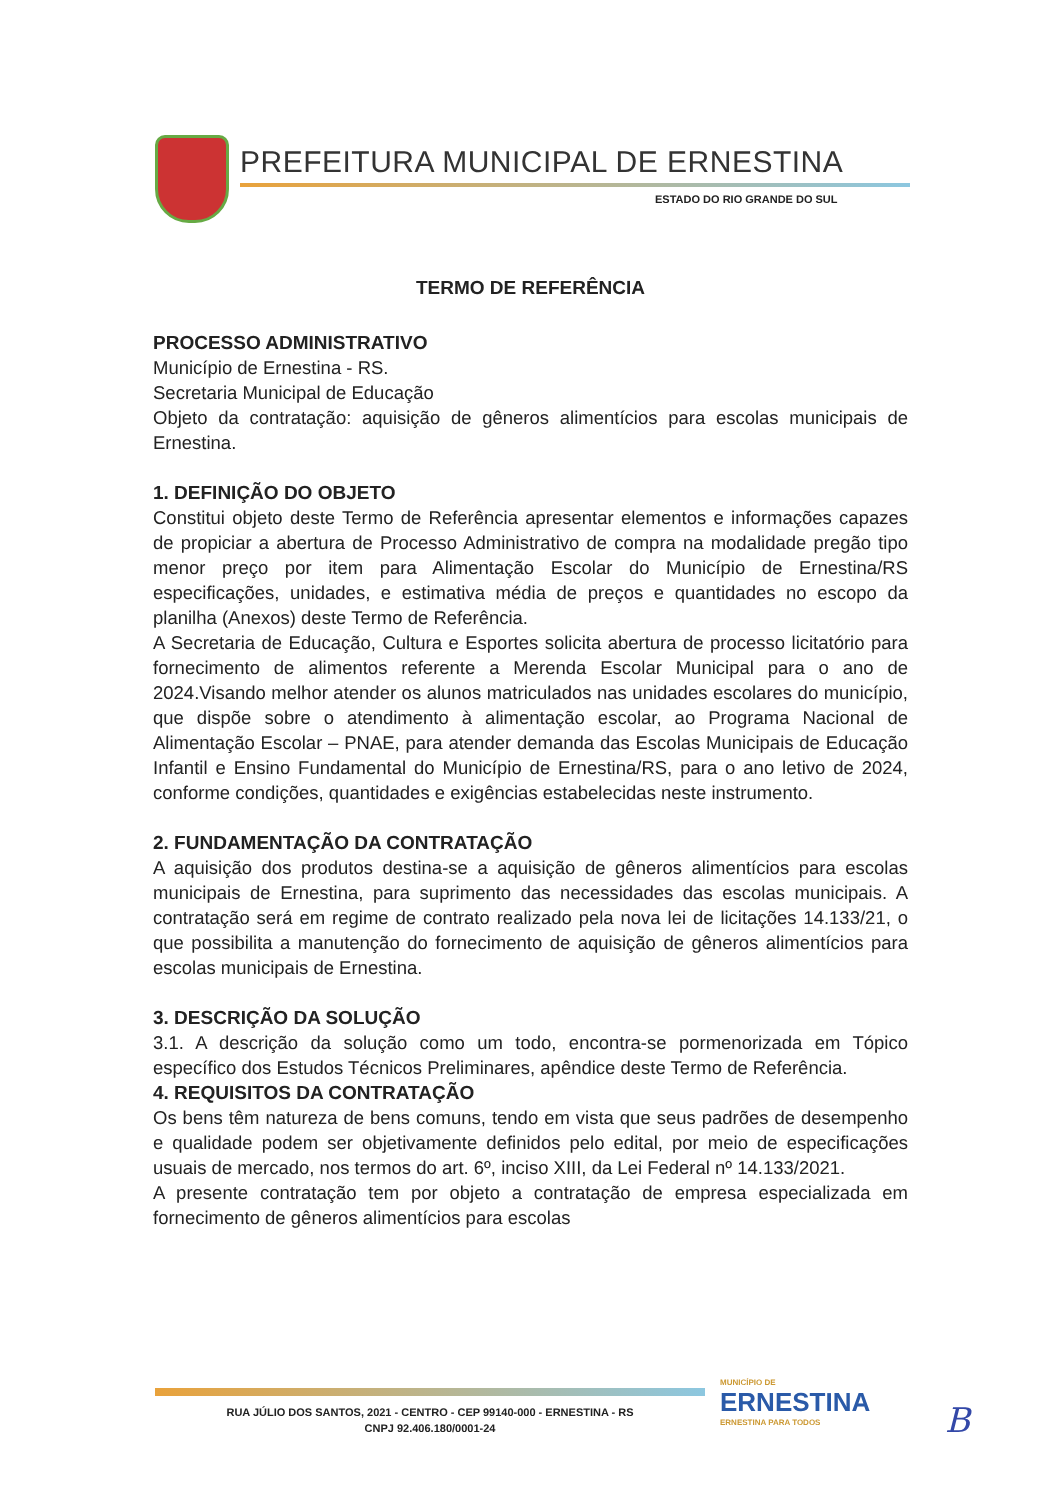PREFEITURA MUNICIPAL DE ERNESTINA
ESTADO DO RIO GRANDE DO SUL
TERMO DE REFERÊNCIA
PROCESSO ADMINISTRATIVO
Município de Ernestina - RS.
Secretaria Municipal de Educação
Objeto da contratação: aquisição de gêneros alimentícios para escolas municipais de Ernestina.
1. DEFINIÇÃO DO OBJETO
Constitui objeto deste Termo de Referência apresentar elementos e informações capazes de propiciar a abertura de Processo Administrativo de compra na modalidade pregão tipo menor preço por item para Alimentação Escolar do Município de Ernestina/RS especificações, unidades, e estimativa média de preços e quantidades no escopo da planilha (Anexos) deste Termo de Referência.
A Secretaria de Educação, Cultura e Esportes solicita abertura de processo licitatório para fornecimento de alimentos referente a Merenda Escolar Municipal para o ano de 2024.Visando melhor atender os alunos matriculados nas unidades escolares do município, que dispõe sobre o atendimento à alimentação escolar, ao Programa Nacional de Alimentação Escolar – PNAE, para atender demanda das Escolas Municipais de Educação Infantil e Ensino Fundamental do Município de Ernestina/RS, para o ano letivo de 2024, conforme condições, quantidades e exigências estabelecidas neste instrumento.
2. FUNDAMENTAÇÃO DA CONTRATAÇÃO
A aquisição dos produtos destina-se a aquisição de gêneros alimentícios para escolas municipais de Ernestina, para suprimento das necessidades das escolas municipais. A contratação será em regime de contrato realizado pela nova lei de licitações 14.133/21, o que possibilita a manutenção do fornecimento de aquisição de gêneros alimentícios para escolas municipais de Ernestina.
3. DESCRIÇÃO DA SOLUÇÃO
3.1. A descrição da solução como um todo, encontra-se pormenorizada em Tópico específico dos Estudos Técnicos Preliminares, apêndice deste Termo de Referência.
4. REQUISITOS DA CONTRATAÇÃO
Os bens têm natureza de bens comuns, tendo em vista que seus padrões de desempenho e qualidade podem ser objetivamente definidos pelo edital, por meio de especificações usuais de mercado, nos termos do art. 6º, inciso XIII, da Lei Federal nº 14.133/2021.
A presente contratação tem por objeto a contratação de empresa especializada em fornecimento de gêneros alimentícios para escolas
RUA JÚLIO DOS SANTOS, 2021 - CENTRO - CEP 99140-000 - ERNESTINA - RS
CNPJ 92.406.180/0001-24
MUNICÍPIO DE
ERNESTINA
ERNESTINA PARA TODOS
B